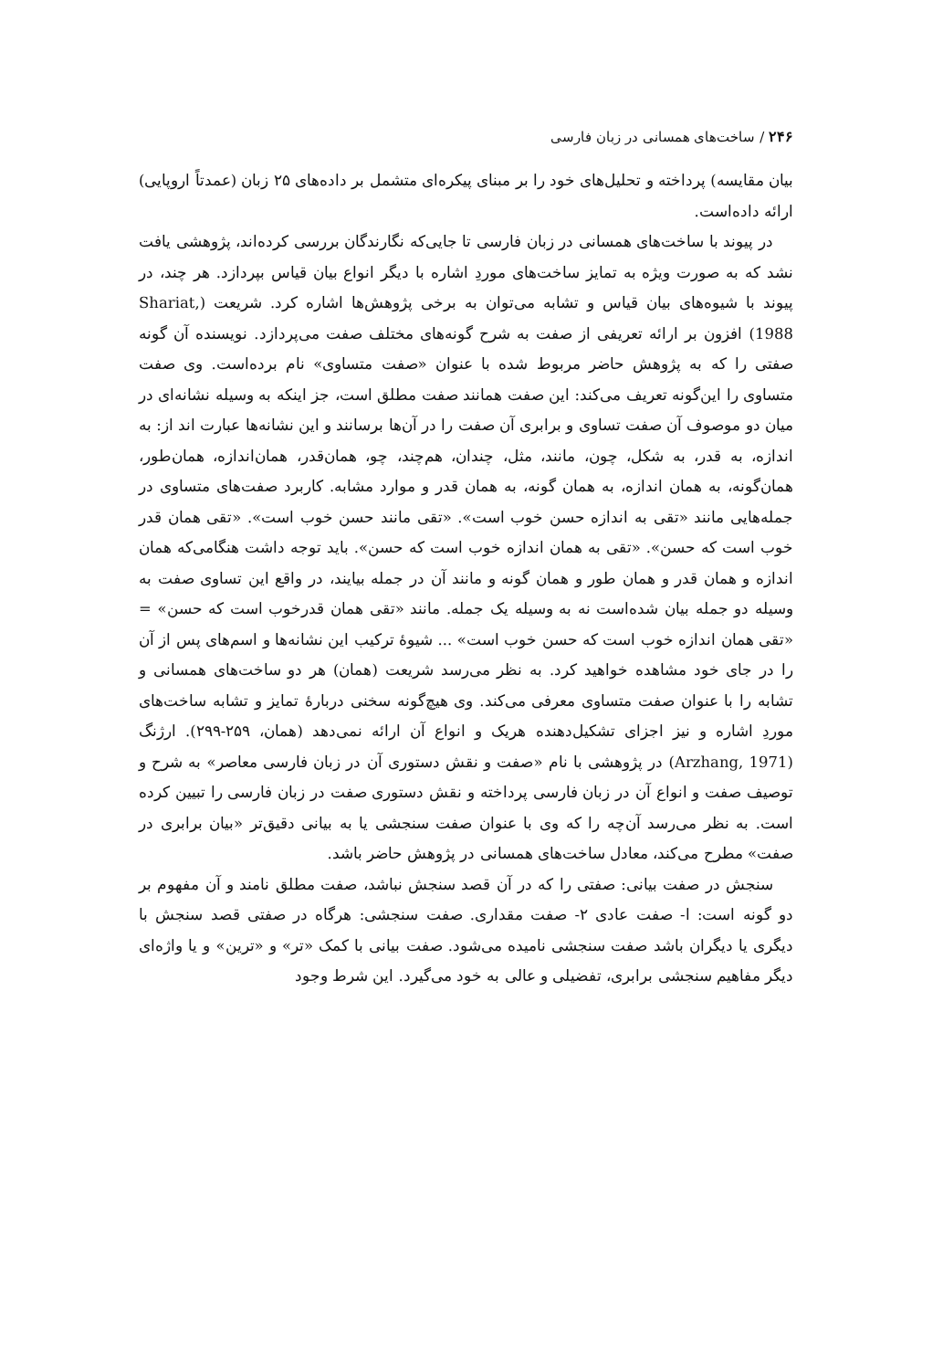۲۴۶ / ساخت‌های همسانی در زبان فارسی
بیان مقایسه) پرداخته و تحلیل‌های خود را بر مبنای پیکره‌ای متشمل بر داده‌های ۲۵ زبان (عمدتاً اروپایی) ارائه داده‌است.
در پیوند با ساخت‌های همسانی در زبان فارسی تا جایی‌که نگارندگان بررسی کرده‌اند، پژوهشی یافت نشد که به صورت ویژه به تمایز ساخت‌های موردِ اشاره با دیگر انواع بیان قیاس بپردازد. هر چند، در پیوند با شیوه‌های بیان قیاس و تشابه می‌توان به برخی پژوهش‌ها اشاره کرد. شریعت (Shariat, 1988) افزون بر ارائه تعریفی از صفت به شرح گونه‌های مختلف صفت می‌پردازد. نویسنده آن گونه صفتی را که به پژوهش حاضر مربوط شده با عنوان «صفت متساوی» نام برده‌است. وی صفت متساوی را این‌گونه تعریف می‌کند: این صفت همانند صفت مطلق است، جز اینکه به وسیله نشانه‌ای در میان دو موصوف آن صفت تساوی و برابری آن صفت را در آن‌ها برسانند و این نشانه‌ها عبارت اند از: به اندازه، به قدر، به شکل، چون، مانند، مثل، چندان، هم‌چند، چو، همان‌قدر، همان‌اندازه، همان‌طور، همان‌گونه، به همان اندازه، به همان گونه، به همان قدر و موارد مشابه. کاربرد صفت‌های متساوی در جمله‌هایی مانند «تقی به اندازه حسن خوب است». «تقی مانند حسن خوب است». «تقی همان قدر خوب است که حسن». «تقی به همان اندازه خوب است که حسن». باید توجه داشت هنگامی‌که همان اندازه و همان قدر و همان طور و همان گونه و مانند آن در جمله بیایند، در واقع این تساوی صفت به وسیله دو جمله بیان شده‌است نه به وسیله یک جمله. مانند «تقی همان قدرخوب است که حسن» = «تقی همان اندازه خوب است که حسن خوب است» ... شیوهٔ ترکیب این نشانه‌ها و اسم‌های پس از آن را در جای خود مشاهده خواهید کرد. به نظر می‌رسد شریعت (همان) هر دو ساخت‌های همسانی و تشابه را با عنوان صفت متساوی معرفی می‌کند. وی هیچ‌گونه سخنی دربارهٔ تمایز و تشابه ساخت‌های موردِ اشاره و نیز اجزای تشکیل‌دهنده هریک و انواع آن ارائه نمی‌دهد (همان، ۲۵۹-۲۹۹). ارژنگ (Arzhang, 1971) در پژوهشی با نام «صفت و نقش دستوری آن در زبان فارسی معاصر» به شرح و توصیف صفت و انواع آن در زبان فارسی پرداخته و نقش دستوری صفت در زبان فارسی را تبیین کرده است. به نظر می‌رسد آن‌چه را که وی با عنوان صفت سنجشی یا به بیانی دقیق‌تر «بیان برابری در صفت» مطرح می‌کند، معادل ساخت‌های همسانی در پژوهش حاضر باشد.
سنجش در صفت بیانی: صفتی را که در آن قصد سنجش نباشد، صفت مطلق نامند و آن مفهوم بر دو گونه است: ا- صفت عادی ۲- صفت مقداری. صفت سنجشی: هرگاه در صفتی قصد سنجش با دیگری یا دیگران باشد صفت سنجشی نامیده می‌شود. صفت بیانی با کمک «تر» و «ترین» و یا واژه‌ای دیگر مفاهیم سنجشی برابری، تفضیلی و عالی به خود می‌گیرد. این شرط وجود